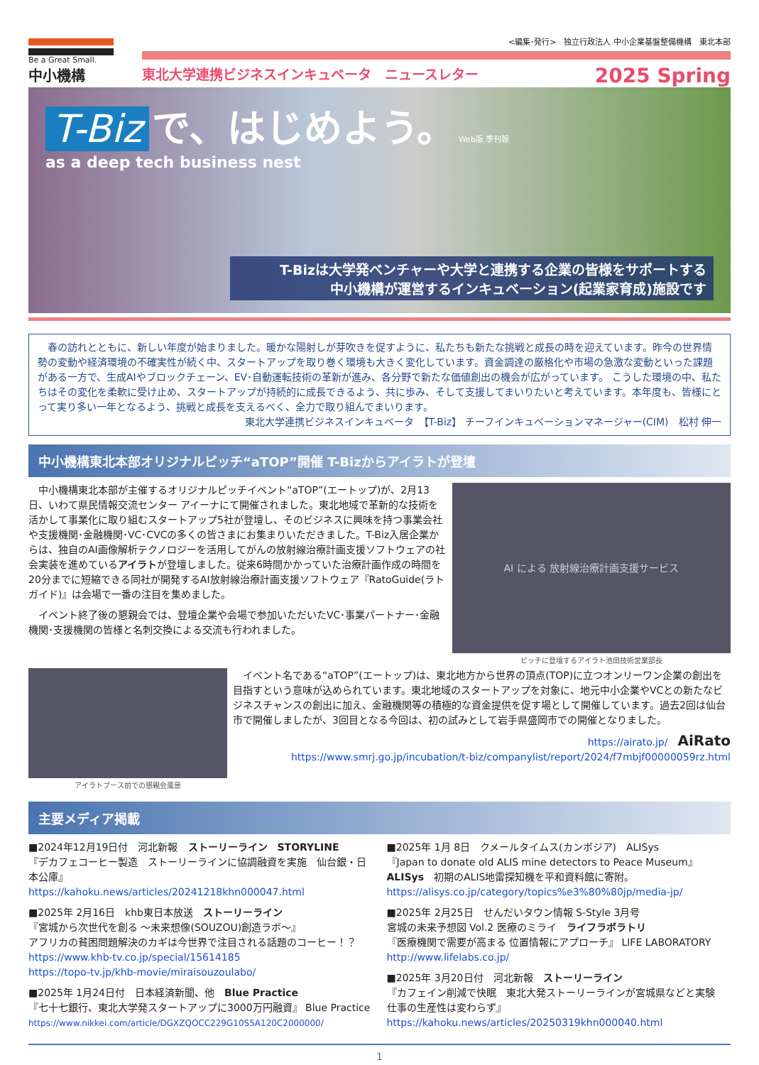Be a Great Small.
中小機構
<編集･発行>　独立行政法人 中小企業基盤整備機構　東北本部
東北大学連携ビジネスインキュベータ　ニュースレター 2025 Spring
T-Biz で、はじめよう。 Web版 季刊報
as a deep tech business nest
T-Bizは大学発ベンチャーや大学と連携する企業の皆様をサポートする
中小機構が運営するインキュベーション(起業家育成)施設です
　春の訪れとともに、新しい年度が始まりました。暖かな陽射しが芽吹きを促すように、私たちも新たな挑戦と成長の時を迎えています。昨今の世界情勢の変動や経済環境の不確実性が続く中、スタートアップを取り巻く環境も大きく変化しています。資金調達の厳格化や市場の急激な変動といった課題がある一方で、生成AIやブロックチェーン、EV･自動運転技術の革新が進み、各分野で新たな価値創出の機会が広がっています。 こうした環境の中、私たちはその変化を柔軟に受け止め、スタートアップが持続的に成長できるよう、共に歩み、そして支援してまいりたいと考えています。本年度も、皆様にとって実り多い一年となるよう、挑戦と成長を支えるべく、全力で取り組んでまいります。
東北大学連携ビジネスインキュベータ　【T-Biz】 チーフインキュベーションマネージャー(CIM)　松村 伸一
中小機構東北本部オリジナルピッチ“aTOP”開催 T-Bizからアイラトが登壇
　中小機構東北本部が主催するオリジナルピッチイベント“aTOP”(エートップ)が、2月13日、いわて県民情報交流センター アイーナにて開催されました。東北地域で革新的な技術を活かして事業化に取り組むスタートアップ5社が登壇し、そのビジネスに興味を持つ事業会社や支援機関･金融機関･VC･CVCの多くの皆さまにお集まりいただきました。T-Biz入居企業からは、独自のAI画像解析テクノロジーを活用してがんの放射線治療計画支援ソフトウェアの社会実装を進めているアイラトが登壇しました。従来6時間かかっていた治療計画作成の時間を20分までに短縮できる同社が開発するAI放射線治療計画支援ソフトウェア『RatoGuide(ラトガイド)』は会場で一番の注目を集めました。
　イベント終了後の懇親会では、登壇企業や会場で参加いただいたVC･事業パートナー･金融機関･支援機関の皆様と名刺交換による交流も行われました。
AI による 放射線治療計画支援サービス
ピッチに登壇するアイラト池田技術営業部長
アイラトブース前での懇親会風景
　イベント名である“aTOP”(エートップ)は、東北地方から世界の頂点(TOP)に立つオンリーワン企業の創出を目指すという意味が込められています。東北地域のスタートアップを対象に、地元中小企業やVCとの新たなビジネスチャンスの創出に加え、金融機関等の積極的な資金提供を促す場として開催しています。過去2回は仙台市で開催しましたが、3回目となる今回は、初の試みとして岩手県盛岡市での開催となりました。
https://airato.jp/　AiRato
https://www.smrj.go.jp/incubation/t-biz/companylist/report/2024/f7mbjf00000059rz.html
主要メディア掲載
■2024年12月19日付　河北新報　ストーリーライン　STORYLINE
『デカフェコーヒー製造　ストーリーラインに協調融資を実施　仙台銀・日本公庫』
https://kahoku.news/articles/20241218khn000047.html
■2025年 2月16日　khb東日本放送　ストーリーライン
『宮城から次世代を創る ～未来想像(SOUZOU)創造ラボ～』
アフリカの貧困問題解決のカギは今世界で注目される話題のコーヒー！？ https://www.khb-tv.co.jp/special/15614185
https://topo-tv.jp/khb-movie/miraisouzoulabo/
■2025年 1月24日付　日本経済新聞、他　Blue Practice
『七十七銀行、東北大学発スタートアップに3000万円融資』 Blue Practice
https://www.nikkei.com/article/DGXZQOCC229G10S5A120C2000000/
■2025年 1月 8日　クメールタイムス(カンボジア)　ALISys
『Japan to donate old ALIS mine detectors to Peace Museum』
ALISys　初期のALIS地雷探知機を平和資料館に寄附。
https://alisys.co.jp/category/topics%e3%80%80jp/media-jp/
■2025年 2月25日　せんだいタウン情報 S-Style 3月号
宮城の未来予想図 Vol.2 医療のミライ　ライフラボラトリ
『医療機関で需要が高まる 位置情報にアプローチ』 LIFE LABORATORY
http://www.lifelabs.co.jp/
■2025年 3月20日付　河北新報　ストーリーライン
『カフェイン削減で快眠　東北大発ストーリーラインが宮城県などと実験　仕事の生産性は変わらず』
https://kahoku.news/articles/20250319khn000040.html
1